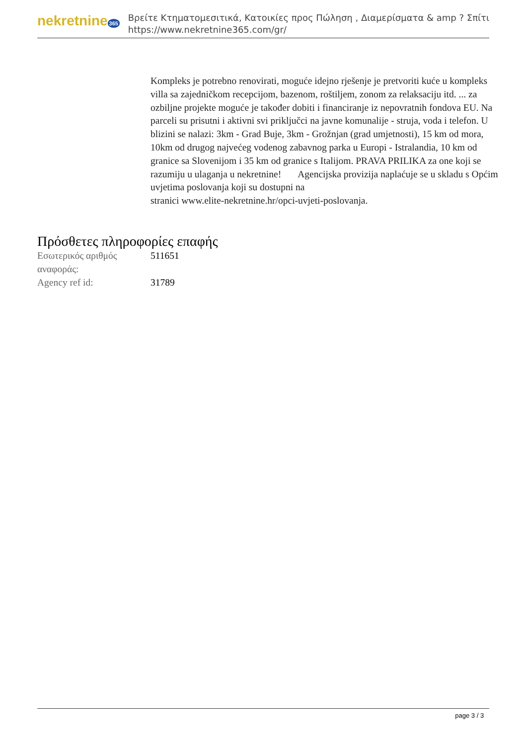nekretnine 365
Βρείτε Κτηματομεσιτικά, Κατοικίες προς Πώληση , Διαμερίσματα & amp ? Σπίτι
https://www.nekretnine365.com/gr/
Kompleks je potrebno renovirati, moguće idejno rješenje je pretvoriti kuće u kompleks villa sa zajedničkom recepcijom, bazenom, roštiljem, zonom za relaksaciju itd. ... za ozbiljne projekte moguće je također dobiti i financiranje iz nepovratnih fondova EU. Na parceli su prisutni i aktivni svi priključci na javne komunalije - struja, voda i telefon. U blizini se nalazi: 3km - Grad Buje, 3km - Grožnjan (grad umjetnosti), 15 km od mora, 10km od drugog najvećeg vodenog zabavnog parka u Europi - Istralandia, 10 km od granice sa Slovenijom i 35 km od granice s Italijom. PRAVA PRILIKA za one koji se razumiju u ulaganja u nekretnine! Agencijska provizija naplaćuje se u skladu s Općim uvjetima poslovanja koji su dostupni na
stranici www.elite-nekretnine.hr/opci-uvjeti-poslovanja.
Πρόσθετες πληροφορίες επαφής
| Εσωτερικός αριθμός αναφοράς: | 511651 |
| Agency ref id: | 31789 |
page 3 / 3